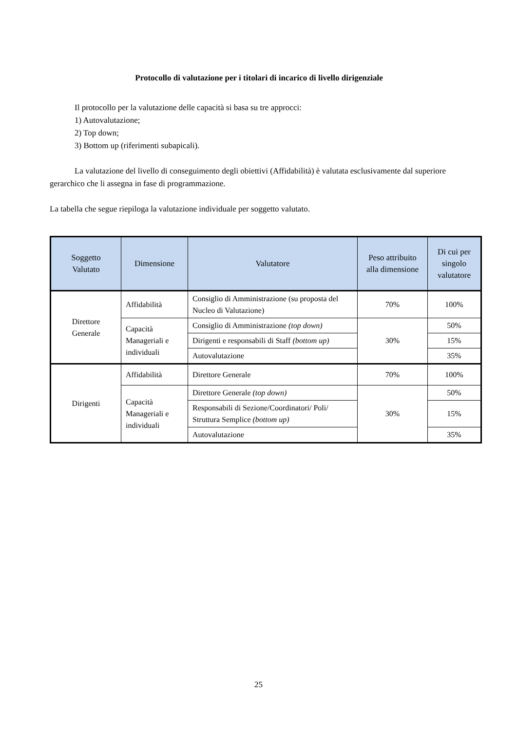Protocollo di valutazione per i titolari di incarico di livello dirigenziale
Il protocollo per la valutazione delle capacità si basa su tre approcci:
1) Autovalutazione;
2) Top down;
3) Bottom up (riferimenti subapicali).
La valutazione del livello di conseguimento degli obiettivi (Affidabilità) è valutata esclusivamente dal superiore gerarchico che li assegna in fase di programmazione.
La tabella che segue riepiloga la valutazione individuale per soggetto valutato.
| Soggetto Valutato | Dimensione | Valutatore | Peso attribuito alla dimensione | Di cui per singolo valutatore |
| --- | --- | --- | --- | --- |
| Direttore Generale | Affidabilità | Consiglio di Amministrazione (su proposta del Nucleo di Valutazione) | 70% | 100% |
| | Capacità Manageriali e individuali | Consiglio di Amministrazione (top down) | 30% | 50% |
| | | Dirigenti e responsabili di Staff (bottom up) | | 15% |
| | | Autovalutazione | | 35% |
| Dirigenti | Affidabilità | Direttore Generale | 70% | 100% |
| | Capacità Manageriali e individuali | Direttore Generale (top down) | 30% | 50% |
| | | Responsabili di Sezione/Coordinatori/ Poli/ Struttura Semplice (bottom up) | | 15% |
| | | Autovalutazione | | 35% |
25